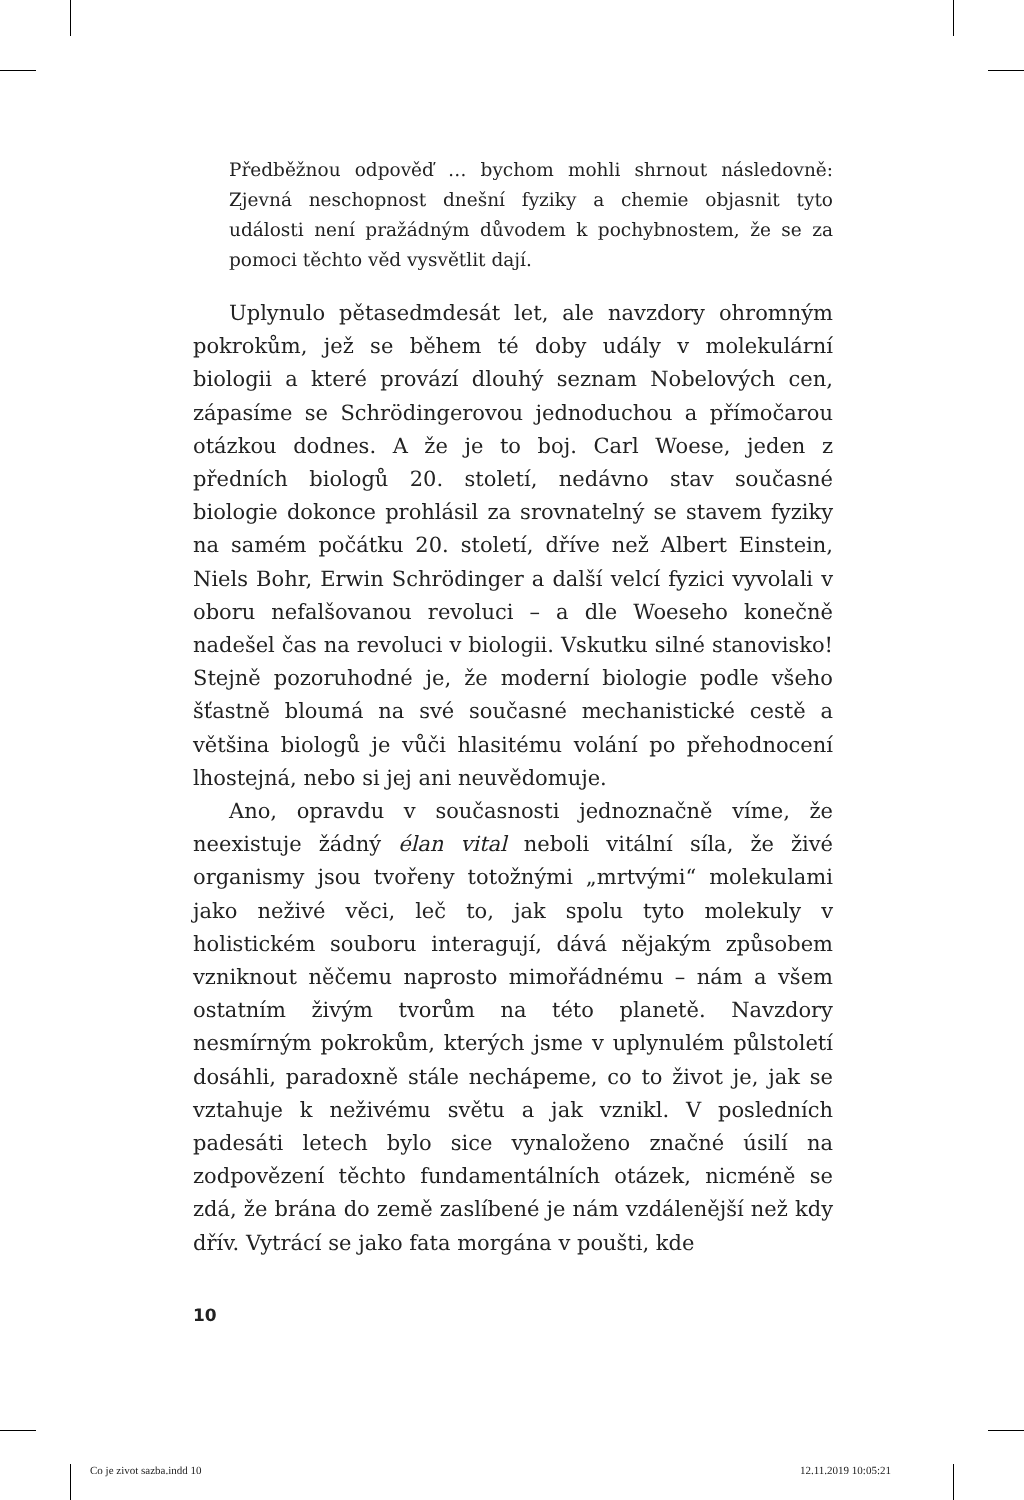Předběžnou odpověď … bychom mohli shrnout následovně: Zjevná neschopnost dnešní fyziky a chemie objasnit tyto události není pražádným důvodem k pochybnostem, že se za pomoci těchto věd vysvětlit dají.
Uplynulo pětasedmdesát let, ale navzdory ohromným pokrokům, jež se během té doby udály v molekulární biologii a které provází dlouhý seznam Nobelových cen, zápasíme se Schrödingerovou jednoduchou a přímočarou otázkou dodnes. A že je to boj. Carl Woese, jeden z předních biologů 20. století, nedávno stav současné biologie dokonce prohlásil za srovnatelný se stavem fyziky na samém počátku 20. století, dříve než Albert Einstein, Niels Bohr, Erwin Schrödinger a další velcí fyzici vyvolali v oboru nefalšovanou revoluci – a dle Woeseho konečně nadešel čas na revoluci v biologii. Vskutku silné stanovisko! Stejně pozoruhodné je, že moderní biologie podle všeho šťastně bloumá na své současné mechanistické cestě a většina biologů je vůči hlasitému volání po přehodnocení lhostejná, nebo si jej ani neuvědomuje.
Ano, opravdu v současnosti jednoznačně víme, že neexistuje žádný élan vital neboli vitální síla, že živé organismy jsou tvořeny totožnými „mrtvými“ molekulami jako neživé věci, leč to, jak spolu tyto molekuly v holistickém souboru interagují, dává nějakým způsobem vzniknout něčemu naprosto mimořádnému – nám a všem ostatním živým tvorům na této planetě. Navzdory nesmírným pokrokům, kterých jsme v uplynulém půlstoletí dosáhli, paradoxně stále nechápeme, co to život je, jak se vztahuje k neživému světu a jak vznikl. V posledních padesáti letech bylo sice vynaloženo značné úsilí na zodpovězení těchto fundamentálních otázek, nicméně se zdá, že brána do země zaslíbené je nám vzdálenější než kdy dřív. Vytrácí se jako fata morgána v poušti, kde
10
Co je zivot sazba.indd 10 12.11.2019 10:05:21